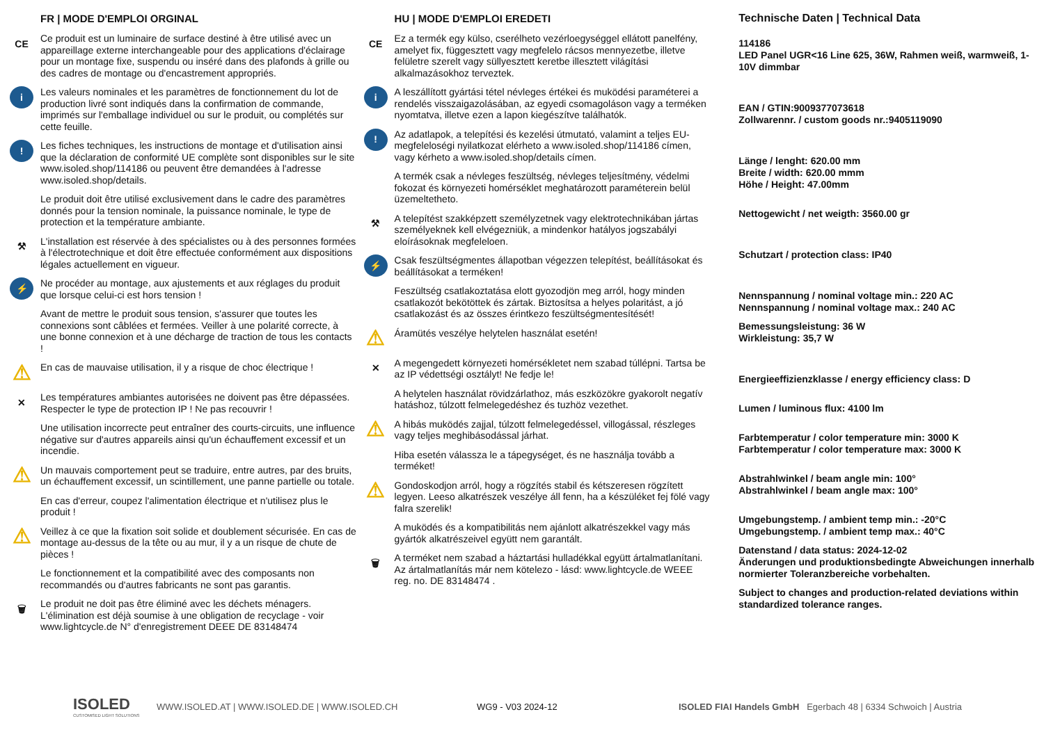FR | MODE D'EMPLOI ORGINAL
CE
Ce produit est un luminaire de surface destiné à être utilisé avec un appareillage externe interchangeable pour des applications d'éclairage pour un montage fixe, suspendu ou inséré dans des plafonds à grille ou des cadres de montage ou d'encastrement appropriés.
i
Les valeurs nominales et les paramètres de fonctionnement du lot de production livré sont indiqués dans la confirmation de commande, imprimés sur l'emballage individuel ou sur le produit, ou complétés sur cette feuille.
!
Les fiches techniques, les instructions de montage et d'utilisation ainsi que la déclaration de conformité UE complète sont disponibles sur le site www.isoled.shop/114186 ou peuvent être demandées à l'adresse www.isoled.shop/details.
Le produit doit être utilisé exclusivement dans le cadre des paramètres donnés pour la tension nominale, la puissance nominale, le type de protection et la température ambiante.
⚒
L'installation est réservée à des spécialistes ou à des personnes formées à l'électrotechnique et doit être effectuée conformément aux dispositions légales actuellement en vigueur.
⚡
Ne procéder au montage, aux ajustements et aux réglages du produit que lorsque celui-ci est hors tension !
Avant de mettre le produit sous tension, s'assurer que toutes les connexions sont câblées et fermées. Veiller à une polarité correcte, à une bonne connexion et à une décharge de traction de tous les contacts !
⚠
En cas de mauvaise utilisation, il y a risque de choc électrique !
✕
Les températures ambiantes autorisées ne doivent pas être dépassées. Respecter le type de protection IP ! Ne pas recouvrir !
Une utilisation incorrecte peut entraîner des courts-circuits, une influence négative sur d'autres appareils ainsi qu'un échauffement excessif et un incendie.
⚠
Un mauvais comportement peut se traduire, entre autres, par des bruits, un échauffement excessif, un scintillement, une panne partielle ou totale.
En cas d'erreur, coupez l'alimentation électrique et n'utilisez plus le produit !
⚠
Veillez à ce que la fixation soit solide et doublement sécurisée. En cas de montage au-dessus de la tête ou au mur, il y a un risque de chute de pièces !
Le fonctionnement et la compatibilité avec des composants non recommandés ou d'autres fabricants ne sont pas garantis.
🗑
Le produit ne doit pas être éliminé avec les déchets ménagers. L'élimination est déjà soumise à une obligation de recyclage - voir www.lightcycle.de N° d'enregistrement DEEE DE 83148474
HU | MODE D'EMPLOI EREDETI
CE
Ez a termék egy külso, cserélheto vezérloegységgel ellátott panelfény, amelyet fix, függesztett vagy megfelelo rácsos mennyezetbe, illetve felületre szerelt vagy süllyesztett keretbe illesztett világítási alkalmazásokhoz terveztek.
i
A leszállított gyártási tétel névleges értékei és muködési paraméterei a rendelés visszaigazolásában, az egyedi csomagoláson vagy a terméken nyomtatva, illetve ezen a lapon kiegészítve találhatók.
!
Az adatlapok, a telepítési és kezelési útmutató, valamint a teljes EU-megfeleloségi nyilatkozat elérheto a www.isoled.shop/114186 címen, vagy kérheto a www.isoled.shop/details címen.
A termék csak a névleges feszültség, névleges teljesítmény, védelmi fokozat és környezeti homérséklet meghatározott paraméterein belül üzemeltetheto.
⚒
A telepítést szakképzett személyzetnek vagy elektrotechnikában jártas személyeknek kell elvégezniük, a mindenkor hatályos jogszabályi eloírásoknak megfeleloen.
⚡
Csak feszültségmentes állapotban végezzen telepítést, beállításokat és beállításokat a terméken!
Feszültség csatlakoztatása elott gyozodjön meg arról, hogy minden csatlakozót bekötöttek és zártak. Biztosítsa a helyes polaritást, a jó csatlakozást és az összes érintkezo feszültségmentesítését!
⚠
Áramütés veszélye helytelen használat esetén!
✕
A megengedett környezeti homérsékletet nem szabad túllépni. Tartsa be az IP védettségi osztályt! Ne fedje le!
A helytelen használat rövidzárlathoz, más eszközökre gyakorolt negatív hatáshoz, túlzott felmelegedéshez és tuzhöz vezethet.
⚠
A hibás muködés zajjal, túlzott felmelegedéssel, villogással, részleges vagy teljes meghibásodással járhat.
Hiba esetén válassza le a tápegységet, és ne használja tovább a terméket!
⚠
Gondoskodjon arról, hogy a rögzítés stabil és kétszeresen rögzített legyen. Leeso alkatrészek veszélye áll fenn, ha a készüléket fej fölé vagy falra szerelik!
A muködés és a kompatibilitás nem ajánlott alkatrészekkel vagy más gyártók alkatrészeivel együtt nem garantált.
🗑
A terméket nem szabad a háztartási hulladékkal együtt ártalmatlanítani. Az ártalmatlanítás már nem kötelezo - lásd: www.lightcycle.de WEEE reg. no. DE 83148474 .
Technische Daten | Technical Data
114186
LED Panel UGR<16 Line 625, 36W, Rahmen weiß, warmweiß, 1-10V dimmbar
EAN / GTIN:9009377073618
Zollwarennr. / custom goods nr.:9405119090
Länge / lenght: 620.00 mm
Breite / width: 620.00 mmm
Höhe / Height: 47.00mm
Nettogewicht / net weigth: 3560.00 gr
Schutzart / protection class: IP40
Nennspannung / nominal voltage min.: 220 AC
Nennspannung / nominal voltage max.: 240 AC
Bemessungsleistung: 36 W
Wirkleistung: 35,7 W
Energieeffizienzklasse / energy efficiency class: D
Lumen / luminous flux: 4100 lm
Farbtemperatur / color temperature min: 3000 K
Farbtemperatur / color temperature max: 3000 K
Abstrahlwinkel / beam angle min: 100°
Abstrahlwinkel / beam angle max: 100°
Umgebungstemp. / ambient temp min.: -20°C
Umgebungstemp. / ambient temp max.: 40°C
Datenstand / data status: 2024-12-02
Änderungen und produktionsbedingte Abweichungen innerhalb normierter Toleranzbereiche vorbehalten.
Subject to changes and production-related deviations within standardized tolerance ranges.
ISOLED
CUSTOMISED LIGHT SOLUTIONS
WWW.ISOLED.AT | WWW.ISOLED.DE | WWW.ISOLED.CH WG9 - V03 2024-12
ISOLED FIAI Handels GmbH Egerbach 48 | 6334 Schwoich | Austria